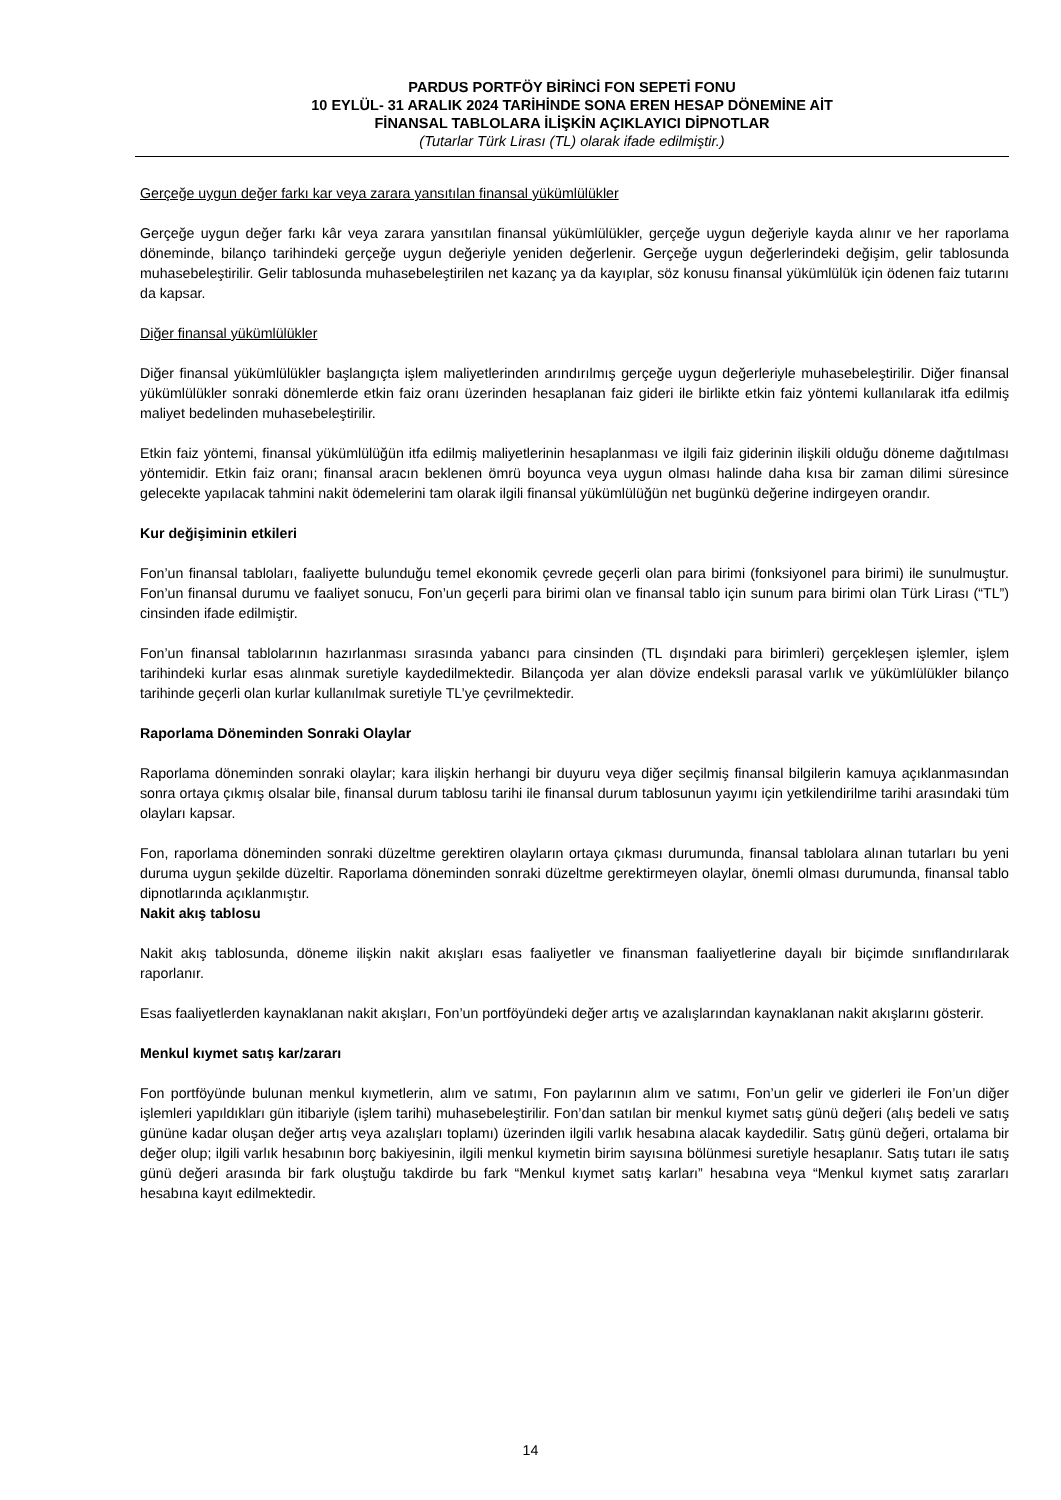PARDUS PORTFÖY BİRİNCİ FON SEPETİ FONU
10 EYLÜL- 31 ARALIK 2024 TARİHİNDE SONA EREN HESAP DÖNEMİNE AİT
FİNANSAL TABLOLARA İLİŞKİN AÇIKLAYICI DİPNOTLAR
(Tutarlar Türk Lirası (TL) olarak ifade edilmiştir.)
Gerçeğe uygun değer farkı kar veya zarara yansıtılan finansal yükümlülükler
Gerçeğe uygun değer farkı kâr veya zarara yansıtılan finansal yükümlülükler, gerçeğe uygun değeriyle kayda alınır ve her raporlama döneminde, bilanço tarihindeki gerçeğe uygun değeriyle yeniden değerlenir. Gerçeğe uygun değerlerindeki değişim, gelir tablosunda muhasebeleştirilir. Gelir tablosunda muhasebeleştirilen net kazanç ya da kayıplar, söz konusu finansal yükümlülük için ödenen faiz tutarını da kapsar.
Diğer finansal yükümlülükler
Diğer finansal yükümlülükler başlangıçta işlem maliyetlerinden arındırılmış gerçeğe uygun değerleriyle muhasebeleştirilir. Diğer finansal yükümlülükler sonraki dönemlerde etkin faiz oranı üzerinden hesaplanan faiz gideri ile birlikte etkin faiz yöntemi kullanılarak itfa edilmiş maliyet bedelinden muhasebeleştirilir.
Etkin faiz yöntemi, finansal yükümlülüğün itfa edilmiş maliyetlerinin hesaplanması ve ilgili faiz giderinin ilişkili olduğu döneme dağıtılması yöntemidir. Etkin faiz oranı; finansal aracın beklenen ömrü boyunca veya uygun olması halinde daha kısa bir zaman dilimi süresince gelecekte yapılacak tahmini nakit ödemelerini tam olarak ilgili finansal yükümlülüğün net bugünkü değerine indirgeyen orandır.
Kur değişiminin etkileri
Fon’un finansal tabloları, faaliyette bulunduğu temel ekonomik çevrede geçerli olan para birimi (fonksiyonel para birimi) ile sunulmuştur. Fon’un finansal durumu ve faaliyet sonucu, Fon’un geçerli para birimi olan ve finansal tablo için sunum para birimi olan Türk Lirası (“TL”) cinsinden ifade edilmiştir.
Fon’un finansal tablolarının hazırlanması sırasında yabancı para cinsinden (TL dışındaki para birimleri) gerçekleşen işlemler, işlem tarihindeki kurlar esas alınmak suretiyle kaydedilmektedir. Bilançoda yer alan dövize endeksli parasal varlık ve yükümlülükler bilanço tarihinde geçerli olan kurlar kullanılmak suretiyle TL’ye çevrilmektedir.
Raporlama Döneminden Sonraki Olaylar
Raporlama döneminden sonraki olaylar; kara ilişkin herhangi bir duyuru veya diğer seçilmiş finansal bilgilerin kamuya açıklanmasından sonra ortaya çıkmış olsalar bile, finansal durum tablosu tarihi ile finansal durum tablosunun yayımı için yetkilendirilme tarihi arasındaki tüm olayları kapsar.
Fon, raporlama döneminden sonraki düzeltme gerektiren olayların ortaya çıkması durumunda, finansal tablolara alınan tutarları bu yeni duruma uygun şekilde düzeltir. Raporlama döneminden sonraki düzeltme gerektirmeyen olaylar, önemli olması durumunda, finansal tablo dipnotlarında açıklanmıştır.
Nakit akış tablosu
Nakit akış tablosunda, döneme ilişkin nakit akışları esas faaliyetler ve finansman faaliyetlerine dayalı bir biçimde sınıflandırılarak raporlanır.
Esas faaliyetlerden kaynaklanan nakit akışları, Fon’un portföyündeki değer artış ve azalışlarından kaynaklanan nakit akışlarını gösterir.
Menkul kıymet satış kar/zararı
Fon portföyünde bulunan menkul kıymetlerin, alım ve satımı, Fon paylarının alım ve satımı, Fon’un gelir ve giderleri ile Fon’un diğer işlemleri yapıldıkları gün itibariyle (işlem tarihi) muhasebeleştirilir. Fon’dan satılan bir menkul kıymet satış günü değeri (alış bedeli ve satış gününe kadar oluşan değer artış veya azalışları toplamı) üzerinden ilgili varlık hesabına alacak kaydedilir. Satış günü değeri, ortalama bir değer olup; ilgili varlık hesabının borç bakiyesinin, ilgili menkul kıymetin birim sayısına bölünmesi suretiyle hesaplanır. Satış tutarı ile satış günü değeri arasında bir fark oluştuğu takdirde bu fark “Menkul kıymet satış karları” hesabına veya “Menkul kıymet satış zararları hesabına kayıt edilmektedir.
14